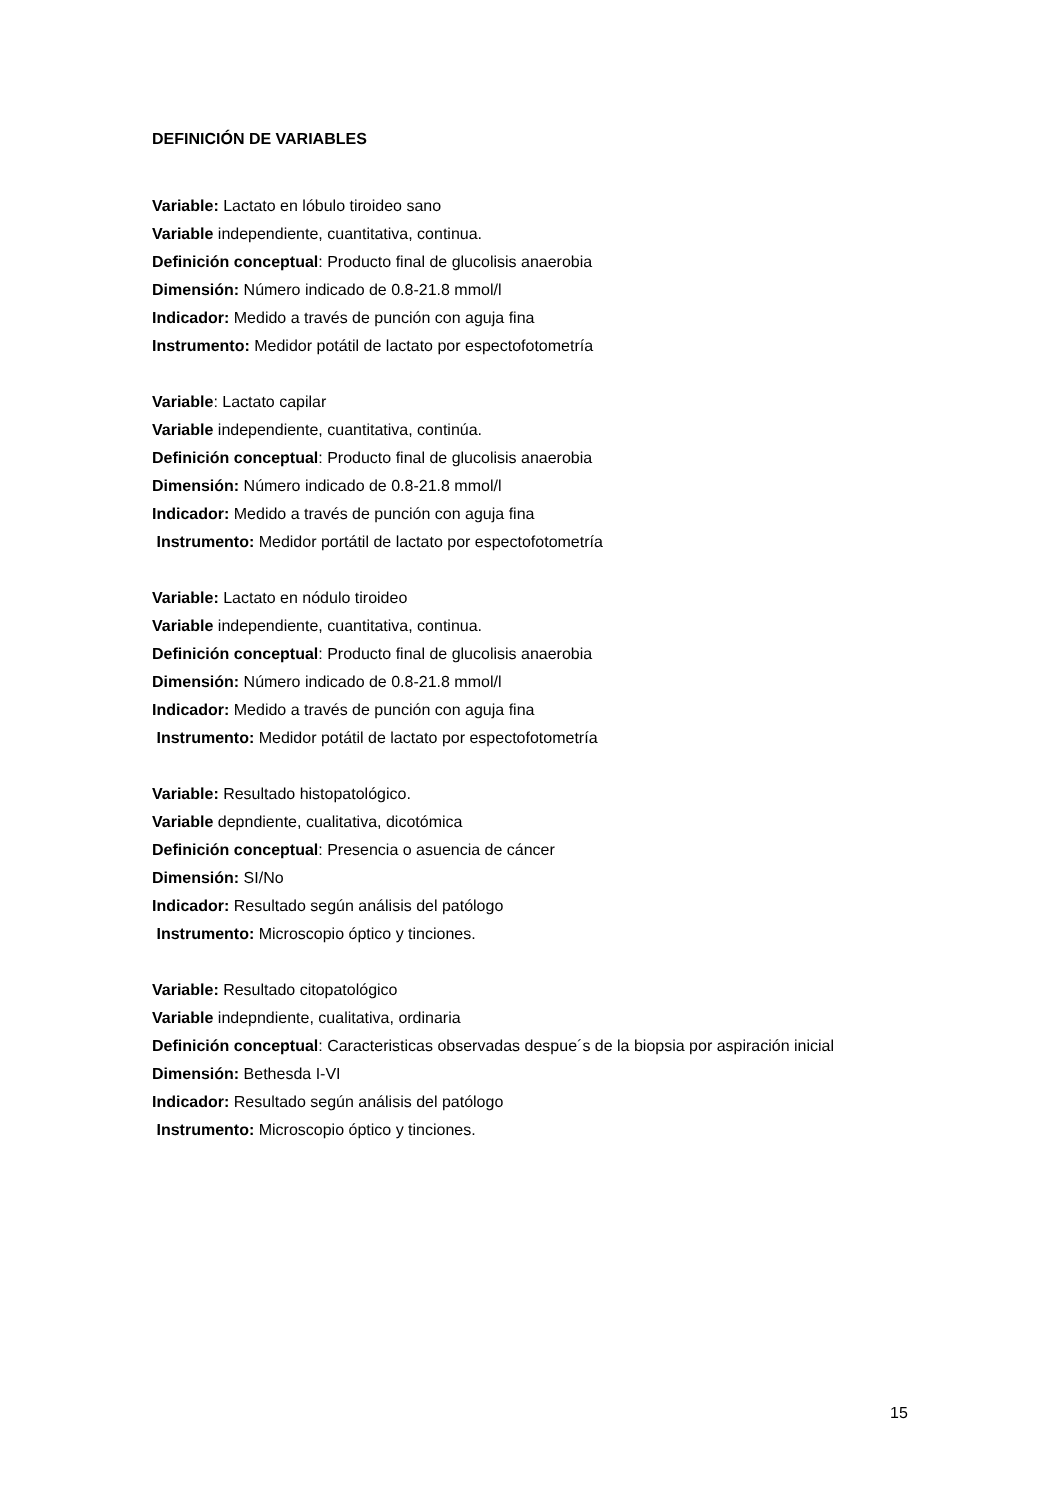DEFINICIÓN DE VARIABLES
Variable: Lactato en lóbulo tiroideo sano
Variable independiente, cuantitativa, continua.
Definición conceptual: Producto final de glucolisis anaerobia
Dimensión: Número indicado de 0.8-21.8 mmol/l
Indicador: Medido a través de punción con aguja fina
Instrumento: Medidor potátil de lactato por espectofotometría
Variable: Lactato capilar
Variable independiente, cuantitativa, continúa.
Definición conceptual: Producto final de glucolisis anaerobia
Dimensión: Número indicado de 0.8-21.8 mmol/l
Indicador: Medido a través de punción con aguja fina
Instrumento: Medidor portátil de lactato por espectofotometría
Variable: Lactato en nódulo tiroideo
Variable independiente, cuantitativa, continua.
Definición conceptual: Producto final de glucolisis anaerobia
Dimensión: Número indicado de 0.8-21.8 mmol/l
Indicador: Medido a través de punción con aguja fina
Instrumento: Medidor potátil de lactato por espectofotometría
Variable: Resultado histopatológico.
Variable depndiente, cualitativa, dicotómica
Definición conceptual: Presencia o asuencia de cáncer
Dimensión: SI/No
Indicador: Resultado según análisis del patólogo
Instrumento: Microscopio óptico y tinciones.
Variable: Resultado citopatológico
Variable indepndiente, cualitativa, ordinaria
Definición conceptual: Caracteristicas observadas despue´s de la biopsia por aspiración inicial
Dimensión: Bethesda I-VI
Indicador: Resultado según análisis del patólogo
Instrumento: Microscopio óptico y tinciones.
15